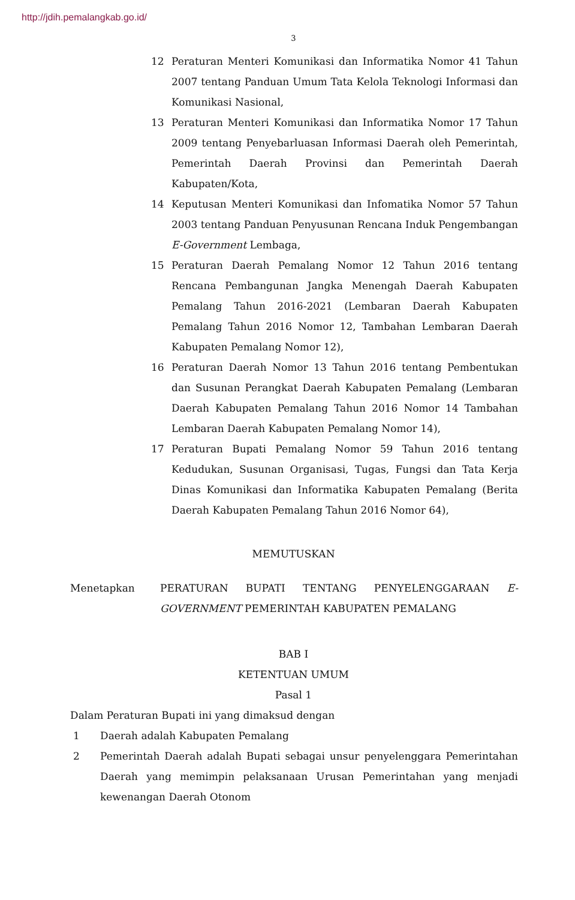http://jdih.pemalangkab.go.id/
3
12 Peraturan Menteri Komunikasi dan Informatika Nomor 41 Tahun 2007 tentang Panduan Umum Tata Kelola Teknologi Informasi dan Komunikasi Nasional,
13 Peraturan Menteri Komunikasi dan Informatika Nomor 17 Tahun 2009 tentang Penyebarluasan Informasi Daerah oleh Pemerintah, Pemerintah Daerah Provinsi dan Pemerintah Daerah Kabupaten/Kota,
14 Keputusan Menteri Komunikasi dan Infomatika Nomor 57 Tahun 2003 tentang Panduan Penyusunan Rencana Induk Pengembangan E-Government Lembaga,
15 Peraturan Daerah Pemalang Nomor 12 Tahun 2016 tentang Rencana Pembangunan Jangka Menengah Daerah Kabupaten Pemalang Tahun 2016-2021 (Lembaran Daerah Kabupaten Pemalang Tahun 2016 Nomor 12, Tambahan Lembaran Daerah Kabupaten Pemalang Nomor 12),
16 Peraturan Daerah Nomor 13 Tahun 2016 tentang Pembentukan dan Susunan Perangkat Daerah Kabupaten Pemalang (Lembaran Daerah Kabupaten Pemalang Tahun 2016 Nomor 14 Tambahan Lembaran Daerah Kabupaten Pemalang Nomor 14),
17 Peraturan Bupati Pemalang Nomor 59 Tahun 2016 tentang Kedudukan, Susunan Organisasi, Tugas, Fungsi dan Tata Kerja Dinas Komunikasi dan Informatika Kabupaten Pemalang (Berita Daerah Kabupaten Pemalang Tahun 2016 Nomor 64),
MEMUTUSKAN
Menetapkan PERATURAN BUPATI TENTANG PENYELENGGARAAN E-GOVERNMENT PEMERINTAH KABUPATEN PEMALANG
BAB I
KETENTUAN UMUM
Pasal 1
Dalam Peraturan Bupati ini yang dimaksud dengan
1 Daerah adalah Kabupaten Pemalang
2 Pemerintah Daerah adalah Bupati sebagai unsur penyelenggara Pemerintahan Daerah yang memimpin pelaksanaan Urusan Pemerintahan yang menjadi kewenangan Daerah Otonom